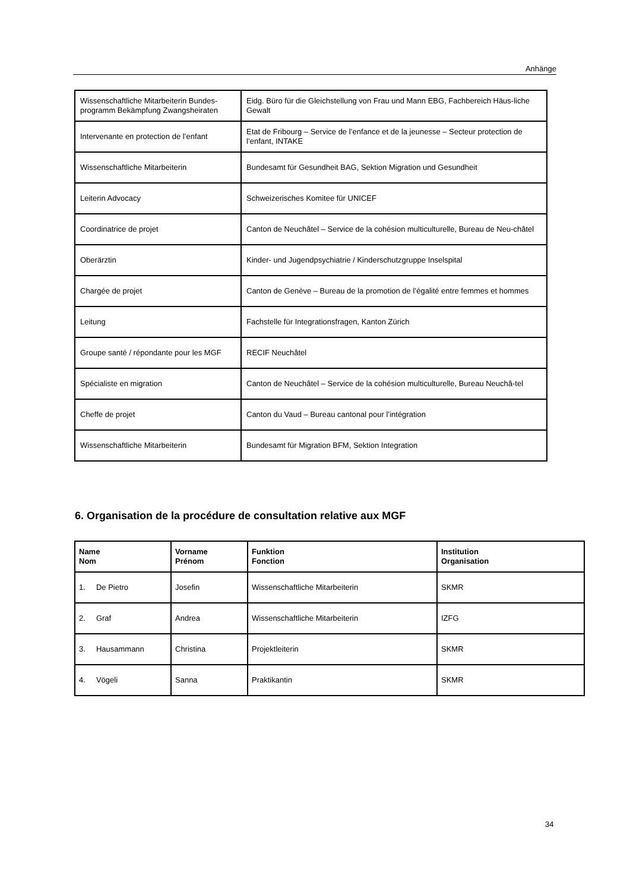Anhänge
| Wissenschaftliche Mitarbeiterin Bundes-programm Bekämpfung Zwangsheiraten | Eidg. Büro für die Gleichstellung von Frau und Mann EBG, Fachbereich Häus-liche Gewalt |
| Intervenante en protection de l’enfant | Etat de Fribourg – Service de l’enfance et de la jeunesse – Secteur protection de l’enfant, INTAKE |
| Wissenschaftliche Mitarbeiterin | Bundesamt für Gesundheit BAG, Sektion Migration und Gesundheit |
| Leiterin Advocacy | Schweizerisches Komitee für UNICEF |
| Coordinatrice de projet | Canton de Neuchâtel – Service de la cohésion multiculturelle, Bureau de Neu-châtel |
| Oberärztin | Kinder- und Jugendpsychiatrie / Kinderschutzgruppe Inselspital |
| Chargée de projet | Canton de Genève – Bureau de la promotion de l’égalité entre femmes et hommes |
| Leitung | Fachstelle für Integrationsfragen, Kanton Zürich |
| Groupe santé / répondante pour les MGF | RECIF Neuchâtel |
| Spécialiste en migration | Canton de Neuchâtel – Service de la cohésion multiculturelle, Bureau Neuchâ-tel |
| Cheffe de projet | Canton du Vaud – Bureau cantonal pour l’intégration |
| Wissenschaftliche Mitarbeiterin | Bundesamt für Migration BFM, Sektion Integration |
6. Organisation de la procédure de consultation relative aux MGF
| Name Nom | Vorname Prénom | Funktion Fonction | Institution Organisation |
| --- | --- | --- | --- |
| 1. De Pietro | Josefin | Wissenschaftliche Mitarbeiterin | SKMR |
| 2. Graf | Andrea | Wissenschaftliche Mitarbeiterin | IZFG |
| 3. Hausammann | Christina | Projektleiterin | SKMR |
| 4. Vögeli | Sanna | Praktikantin | SKMR |
34